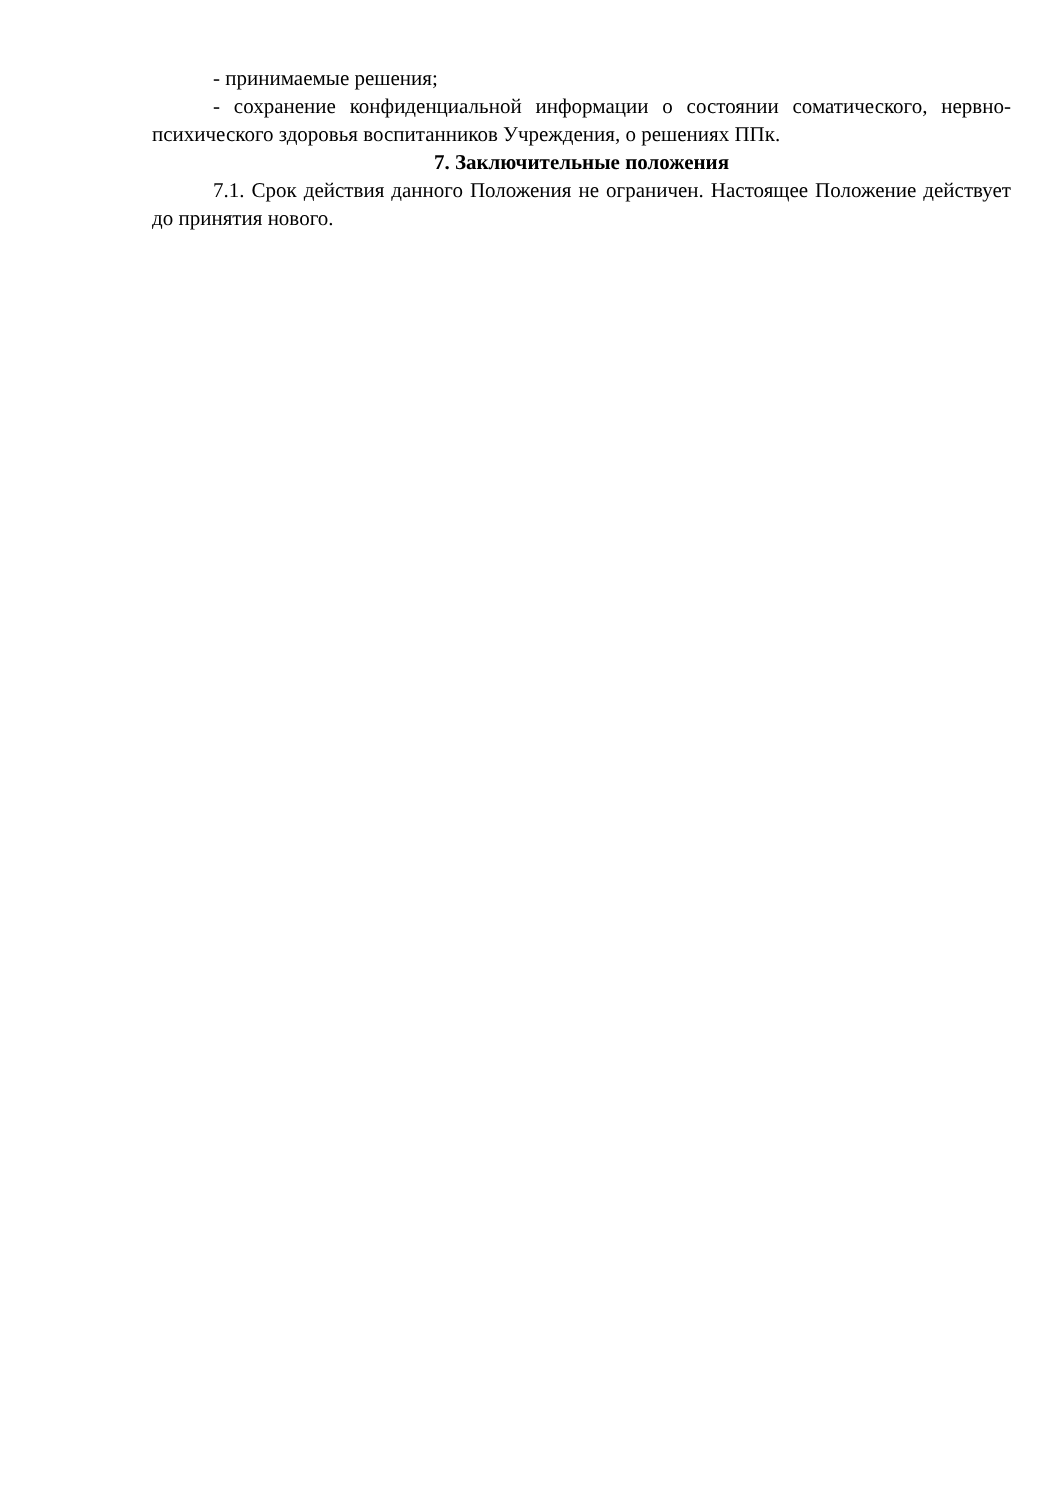- принимаемые решения;
- сохранение конфиденциальной информации о состоянии соматического, нервно-психического здоровья воспитанников Учреждения, о решениях ППк.
7. Заключительные положения
7.1. Срок действия данного Положения не ограничен. Настоящее Положение действует до принятия нового.